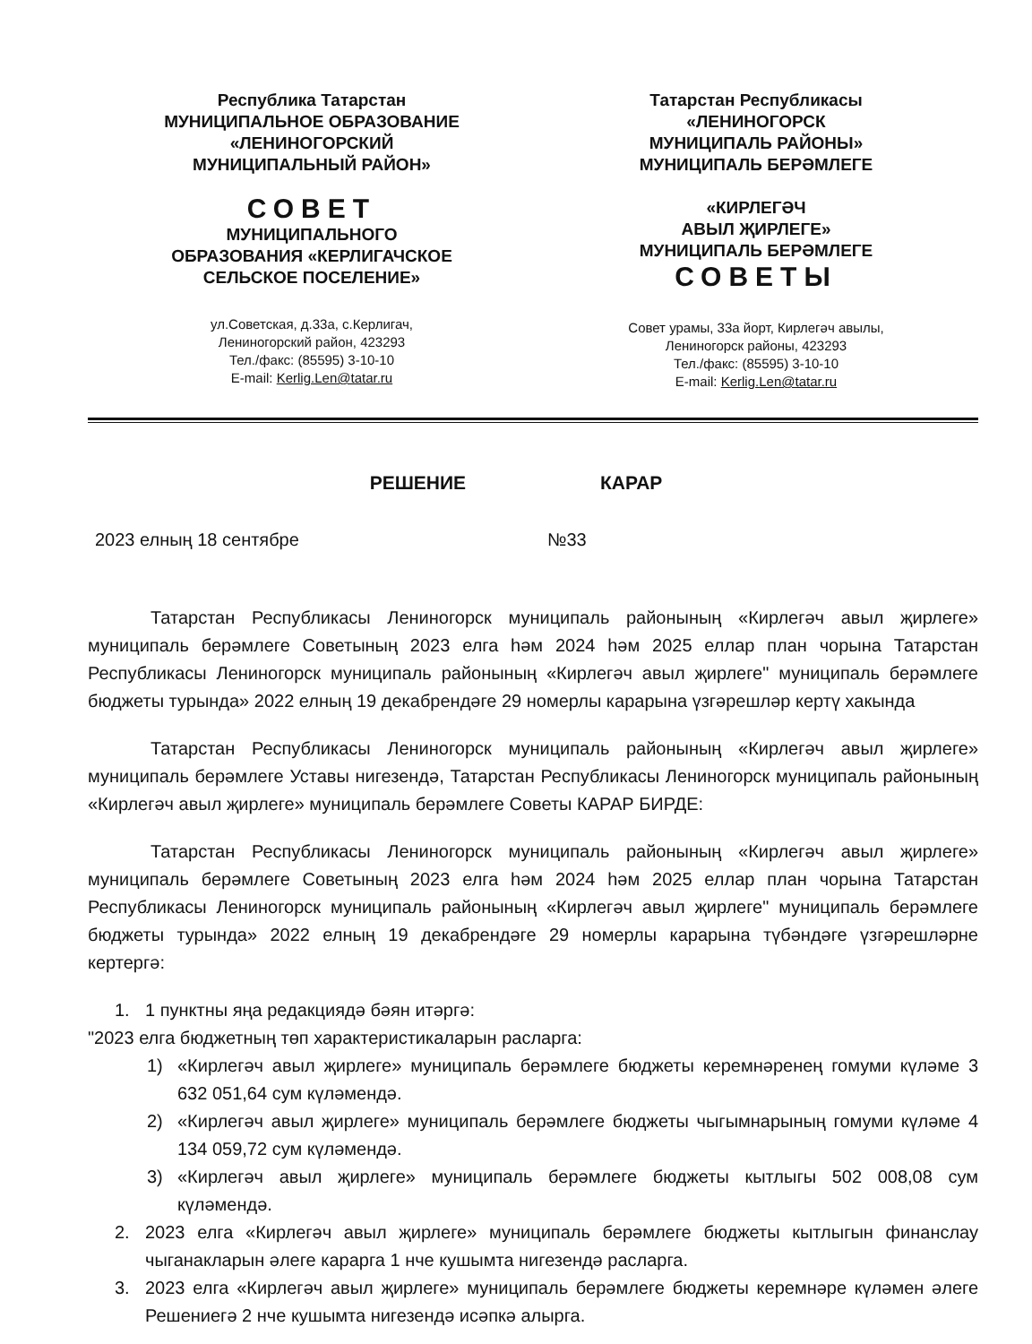Республика Татарстан
МУНИЦИПАЛЬНОЕ ОБРАЗОВАНИЕ
«ЛЕНИНОГОРСКИЙ
МУНИЦИПАЛЬНЫЙ РАЙОН»
СОВЕТ
МУНИЦИПАЛЬНОГО
ОБРАЗОВАНИЯ «КЕРЛИГАЧСКОЕ
СЕЛЬСКОЕ ПОСЕЛЕНИЕ»
ул.Советская, д.33а, с.Керлигач,
Лениногорский район, 423293
Тел./факс: (85595) 3-10-10
E-mail: Kerlig.Len@tatar.ru
Татарстан Республикасы
«ЛЕНИНОГОРСК
МУНИЦИПАЛЬ РАЙОНЫ»
МУНИЦИПАЛЬ БЕРӘМЛЕГЕ
«КИРЛЕГӘЧ
АВЫЛ ҖИРЛЕГЕ»
МУНИЦИПАЛЬ БЕРӘМЛЕГЕ
СОВЕТЫ
Совет урамы, 33а йорт, Кирлегәч авылы,
Лениногорск районы, 423293
Тел./факс: (85595) 3-10-10
E-mail: Kerlig.Len@tatar.ru
РЕШЕНИЕ КАРАР
2023 елның 18 сентябре №33
Татарстан Республикасы Лениногорск муниципаль районының «Кирлегәч авыл җирлеге» муниципаль берәмлеге Советының 2023 елга һәм 2024 һәм 2025 еллар план чорына Татарстан Республикасы Лениногорск муниципаль районының «Кирлегәч авыл җирлеге" муниципаль берәмлеге бюджеты турында» 2022 елның 19 декабрендәге 29 номерлы карарына үзгәрешләр кертү хакында
Татарстан Республикасы Лениногорск муниципаль районының «Кирлегәч авыл җирлеге» муниципаль берәмлеге Уставы нигезендә, Татарстан Республикасы Лениногорск муниципаль районының «Кирлегәч авыл җирлеге» муниципаль берәмлеге Советы КАРАР БИРДЕ:
Татарстан Республикасы Лениногорск муниципаль районының «Кирлегәч авыл җирлеге» муниципаль берәмлеге Советының 2023 елга һәм 2024 һәм 2025 еллар план чорына Татарстан Республикасы Лениногорск муниципаль районының «Кирлегәч авыл җирлеге" муниципаль берәмлеге бюджеты турында» 2022 елның 19 декабрендәге 29 номерлы карарына түбәндәге үзгәрешләрне кертергә:
1. 1 пунктны яңа редакциядә бәян итәргә:
"2023 елга бюджетның төп характеристикаларын расларга:
1) «Кирлегәч авыл җирлеге» муниципаль берәмлеге бюджеты керемнәренең гомуми күләме 3 632 051,64 сум күләмендә.
2) «Кирлегәч авыл җирлеге» муниципаль берәмлеге бюджеты чыгымнарының гомуми күләме 4 134 059,72 сум күләмендә.
3) «Кирлегәч авыл җирлеге» муниципаль берәмлеге бюджеты кытлыгы 502 008,08 сум күләмендә.
2. 2023 елга «Кирлегәч авыл җирлеге» муниципаль берәмлеге бюджеты кытлыгын финанслау чыганакларын әлеге карарга 1 нче кушымта нигезендә расларга.
3. 2023 елга «Кирлегәч авыл җирлеге» муниципаль берәмлеге бюджеты керемнәре күләмен әлеге Решениегә 2 нче кушымта нигезендә исәпкә алырга.